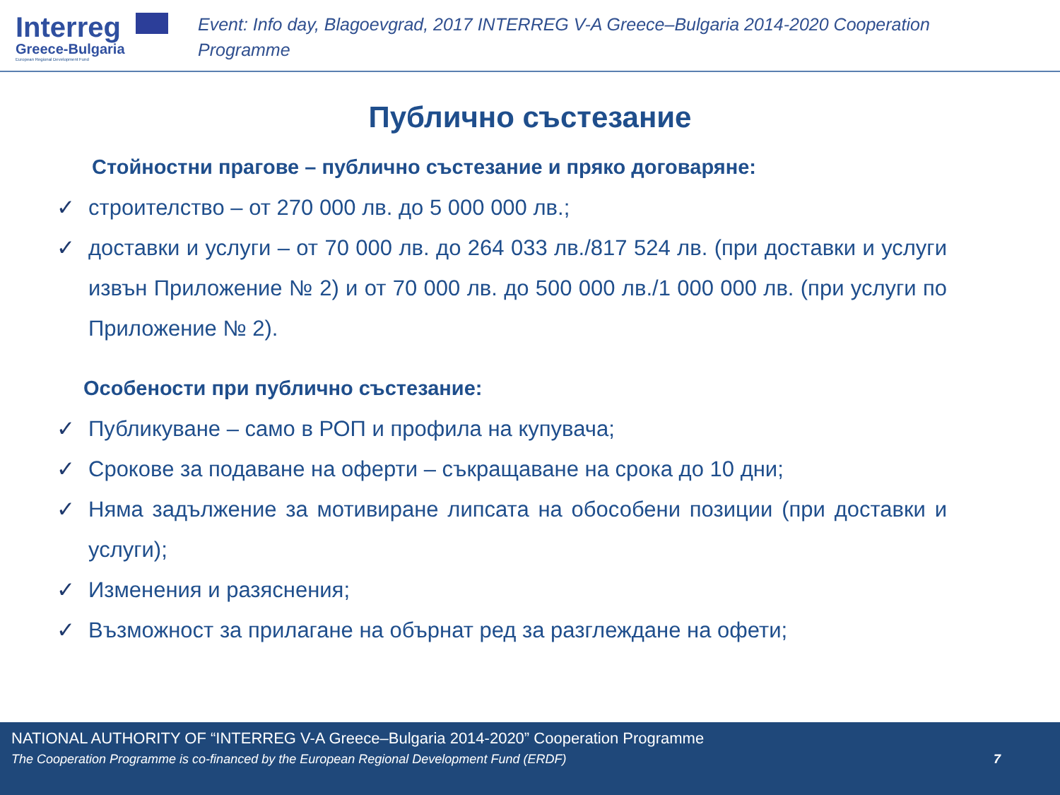Interreg
Greece-Bulgaria
European Regional Development Fund
Event: Info day, Blagoevgrad, 2017 INTERREG V-A Greece–Bulgaria 2014-2020 Cooperation Programme
Публично състезание
Стойностни прагове – публично състезание и пряко договаряне:
✓ строителство – от 270 000 лв. до 5 000 000 лв.;
✓ доставки и услуги – от 70 000 лв. до 264 033 лв./817 524 лв. (при доставки и услуги извън Приложение № 2) и от 70 000 лв. до 500 000 лв./1 000 000 лв. (при услуги по Приложение № 2).
Особености при публично състезание:
✓ Публикуване – само в РОП и профила на купувача;
✓ Срокове за подаване на оферти – съкращаване на срока до 10 дни;
✓ Няма задължение за мотивиране липсата на обособени позиции (при доставки и услуги);
✓ Изменения и разяснения;
✓ Възможност за прилагане на обърнат ред за разглеждане на офети;
NATIONAL AUTHORITY OF “INTERREG V-A Greece–Bulgaria 2014-2020” Cooperation Programme
The Cooperation Programme is co-financed by the European Regional Development Fund (ERDF) 7